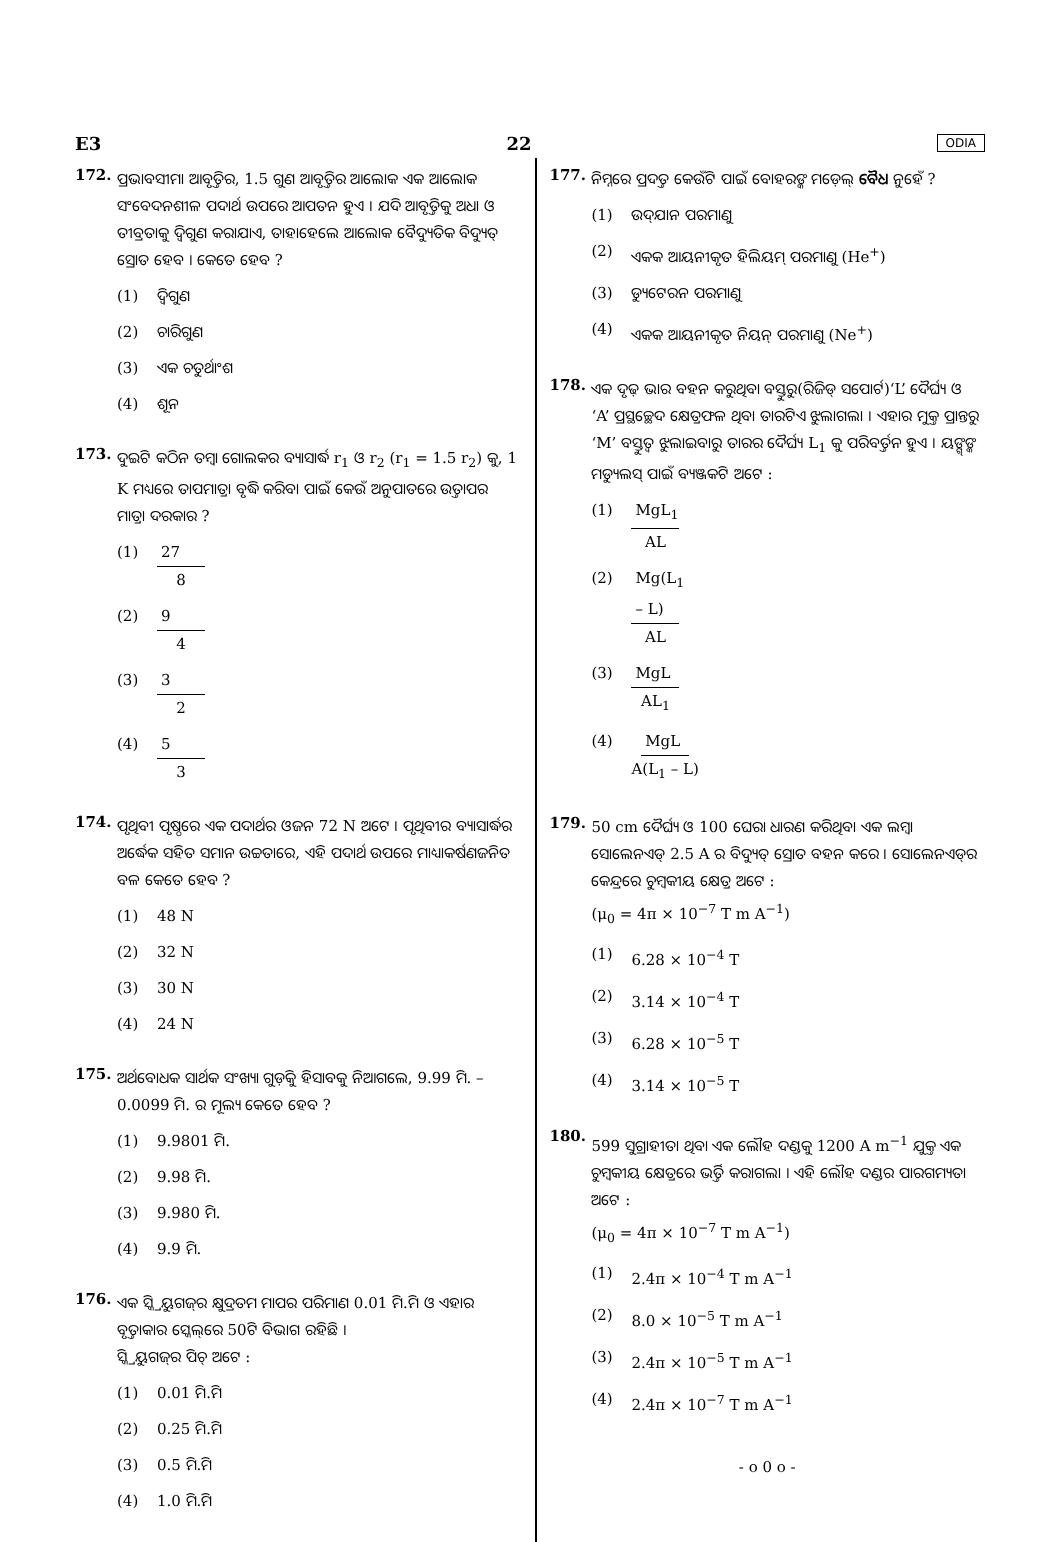E3 22 ODIA
172.
ପ୍ରଭାବସୀମା ଆବୃତ୍ତିର, 1.5 ଗୁଣ ଆବୃତ୍ତିର ଆଲୋକ ଏକ ଆଲୋକ ସଂବେଦନଶୀଳ ପଦାର୍ଥ ଉପରେ ଆପତନ ହୁଏ । ଯଦି ଆବୃତ୍ତିକୁ ଅଧା ଓ ତୀବ୍ରତାକୁ ଦ୍ୱିଗୁଣ କରାଯାଏ, ତାହାହେଲେ ଆଲୋକ ବୈଦ୍ୟୁତିକ ବିଦ୍ୟୁତ୍ ସ୍ରୋତ ହେବ । କେତେ ହେବ ?
(1) ଦ୍ୱିଗୁଣ
(2) ଚାରିଗୁଣ
(3) ଏକ ଚତୁର୍ଥାଂଶ
(4) ଶୂନ
173.
ଦୁଇଟି କଠିନ ତମ୍ବା ଗୋଲକର ବ୍ୟାସାର୍ଦ୍ଧ r<sub>1</sub> ଓ r<sub>2</sub> (r<sub>1</sub> = 1.5 r<sub>2</sub>) କୁ, 1 K ମଧ୍ୟରେ ତାପମାତ୍ରା ବୃଦ୍ଧି କରିବା ପାଇଁ କେଉଁ ଅନୁପାତରେ ଉତ୍ତାପର ମାତ୍ରା ଦରକାର ?
(1) 27 8
(2) 9 4
(3) 3 2
(4) 5 3
174.
ପୃଥିବୀ ପୃଷ୍ଠରେ ଏକ ପଦାର୍ଥର ଓଜନ 72 N ଅଟେ । ପୃଥିବୀର ବ୍ୟାସାର୍ଦ୍ଧର ଅର୍ଦ୍ଧେକ ସହିତ ସମାନ ଉଚ୍ଚତାରେ, ଏହି ପଦାର୍ଥ ଉପରେ ମାଧ୍ୟାକର୍ଷଣଜନିତ ବଳ କେତେ ହେବ ?
(1) 48 N
(2) 32 N
(3) 30 N
(4) 24 N
175.
ଅର୍ଥବୋଧକ ସାର୍ଥକ ସଂଖ୍ୟା ଗୁଡ଼ିକୁ ହିସାବକୁ ନିଆଗଲେ, 9.99 ମି. – 0.0099 ମି. ର ମୂଲ୍ୟ କେତେ ହେବ ?
(1) 9.9801 ମି.
(2) 9.98 ମି.
(3) 9.980 ମି.
(4) 9.9 ମି.
176.
ଏକ ସ୍କ୍ରିୟୁଗଜ୍‌ର କ୍ଷୁଦ୍ରତମ ମାପର ପରିମାଣ 0.01 ମି.ମି ଓ ଏହାର ବୃତ୍ତାକାର ସ୍କେଲ୍‌ରେ 50ଟି ବିଭାଗ ରହିଛି ।
ସ୍କ୍ରିୟୁଗଜ୍‌ର ପିଚ୍ ଅଟେ :
(1) 0.01 ମି.ମି
(2) 0.25 ମି.ମି
(3) 0.5 ମି.ମି
(4) 1.0 ମି.ମି
177.
ନିମ୍ନରେ ପ୍ରଦତ୍ତ କେଉଁଟି ପାଇଁ ବୋହରଙ୍କ ମଡ଼େଲ୍ ବୈଧ ନୁହେଁ ?
(1) ଉଦ୍‌ଯାନ ପରମାଣୁ
(2) ଏକକ ଆୟନୀକୃତ ହିଲିୟମ୍ ପରମାଣୁ (He<sup>+</sup>)
(3) ଡ୍ୟୁଟେରନ ପରମାଣୁ
(4) ଏକକ ଆୟନୀକୃତ ନିୟନ୍ ପରମାଣୁ (Ne<sup>+</sup>)
178.
ଏକ ଦୃଢ଼ ଭାର ବହନ କରୁଥିବା ବସ୍ତୁରୁ(ରିଜିଡ୍ ସପୋର୍ଟ)‘L’ ଦୈର୍ଘ୍ୟ ଓ ‘A’ ପ୍ରସ୍ଥଚ୍ଛେଦ କ୍ଷେତ୍ରଫଳ ଥିବା ତାରଟିଏ ଝୁଲାଗଲା । ଏହାର ମୁକ୍ତ ପ୍ରାନ୍ତରୁ ‘M’ ବସ୍ତୁତ୍ୱ ଝୁଲାଇବାରୁ ତାରର ଦୈର୍ଘ୍ୟ L<sub>1</sub> କୁ ପରିବର୍ତ୍ତନ ହୁଏ । ୟଙ୍ଗ୍‌ଙ୍କ ମଡ୍ୟୁଲସ୍ ପାଇଁ ବ୍ୟଞ୍ଜକଟି ଅଟେ :
(1) MgL<sub>1</sub> AL
(2) Mg(L<sub>1</sub> – L) AL
(3) MgL AL<sub>1</sub>
(4) MgL A(L<sub>1</sub> – L)
179.
50 cm ଦୈର୍ଘ୍ୟ ଓ 100 ଘେରା ଧାରଣ କରିଥିବା ଏକ ଲମ୍ବା ସୋଲେନଏଡ୍ 2.5 A ର ବିଦ୍ୟୁତ୍ ସ୍ରୋତ ବହନ କରେ । ସୋଲେନଏଡ୍‌ର କେନ୍ଦ୍ରରେ ଚୁମ୍ବକୀୟ କ୍ଷେତ୍ର ଅଟେ :
(μ<sub>0</sub> = 4π × 10<sup>−7</sup> T m A<sup>−1</sup>)
(1) 6.28 × 10<sup>−4</sup> T
(2) 3.14 × 10<sup>−4</sup> T
(3) 6.28 × 10<sup>−5</sup> T
(4) 3.14 × 10<sup>−5</sup> T
180.
599 ସୁଗ୍ରାହୀତା ଥିବା ଏକ ଲୌହ ଦଣ୍ଡକୁ 1200 A m<sup>−1</sup> ଯୁକ୍ତ ଏକ ଚୁମ୍ବକୀୟ କ୍ଷେତ୍ରରେ ଭର୍ତ୍ତି କରାଗଲା । ଏହି ଲୌହ ଦଣ୍ଡର ପାରଗମ୍ୟତା ଅଟେ :
(μ<sub>0</sub> = 4π × 10<sup>−7</sup> T m A<sup>−1</sup>)
(1) 2.4π × 10<sup>−4</sup> T m A<sup>−1</sup>
(2) 8.0 × 10<sup>−5</sup> T m A<sup>−1</sup>
(3) 2.4π × 10<sup>−5</sup> T m A<sup>−1</sup>
(4) 2.4π × 10<sup>−7</sup> T m A<sup>−1</sup>
- o 0 o -